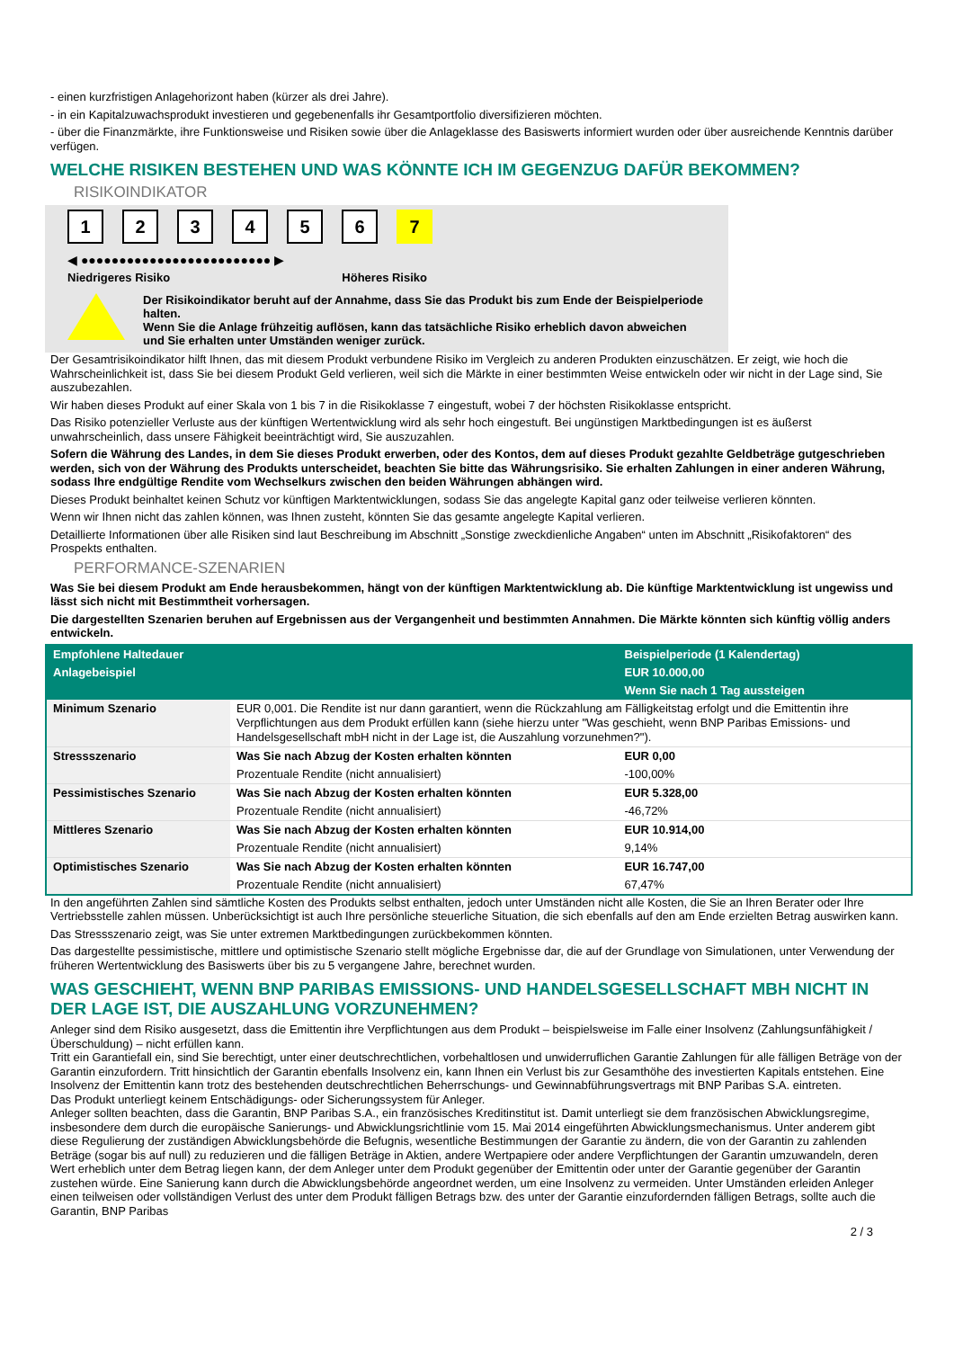- einen kurzfristigen Anlagehorizont haben (kürzer als drei Jahre).
- in ein Kapitalzuwachsprodukt investieren und gegebenenfalls ihr Gesamtportfolio diversifizieren möchten.
- über die Finanzmärkte, ihre Funktionsweise und Risiken sowie über die Anlageklasse des Basiswerts informiert wurden oder über ausreichende Kenntnis darüber verfügen.
WELCHE RISIKEN BESTEHEN UND WAS KÖNNTE ICH IM GEGENZUG DAFÜR BEKOMMEN?
RISIKOINDIKATOR
123456 7
◀ ●●●●●●●●●●●●●●●●●●●●●●●●● ▶
Niedrigeres Risiko Höheres Risiko
Der Risikoindikator beruht auf der Annahme, dass Sie das Produkt bis zum Ende der Beispielperiode halten.
Wenn Sie die Anlage frühzeitig auflösen, kann das tatsächliche Risiko erheblich davon abweichen und Sie erhalten unter Umständen weniger zurück.
Der Gesamtrisikoindikator hilft Ihnen, das mit diesem Produkt verbundene Risiko im Vergleich zu anderen Produkten einzuschätzen. Er zeigt, wie hoch die Wahrscheinlichkeit ist, dass Sie bei diesem Produkt Geld verlieren, weil sich die Märkte in einer bestimmten Weise entwickeln oder wir nicht in der Lage sind, Sie auszubezahlen.
Wir haben dieses Produkt auf einer Skala von 1 bis 7 in die Risikoklasse 7 eingestuft, wobei 7 der höchsten Risikoklasse entspricht.
Das Risiko potenzieller Verluste aus der künftigen Wertentwicklung wird als sehr hoch eingestuft. Bei ungünstigen Marktbedingungen ist es äußerst unwahrscheinlich, dass unsere Fähigkeit beeinträchtigt wird, Sie auszuzahlen.
Sofern die Währung des Landes, in dem Sie dieses Produkt erwerben, oder des Kontos, dem auf dieses Produkt gezahlte Geldbeträge gutgeschrieben werden, sich von der Währung des Produkts unterscheidet, beachten Sie bitte das Währungsrisiko. Sie erhalten Zahlungen in einer anderen Währung, sodass Ihre endgültige Rendite vom Wechselkurs zwischen den beiden Währungen abhängen wird.
Dieses Produkt beinhaltet keinen Schutz vor künftigen Marktentwicklungen, sodass Sie das angelegte Kapital ganz oder teilweise verlieren könnten.
Wenn wir Ihnen nicht das zahlen können, was Ihnen zusteht, könnten Sie das gesamte angelegte Kapital verlieren.
Detaillierte Informationen über alle Risiken sind laut Beschreibung im Abschnitt „Sonstige zweckdienliche Angaben“ unten im Abschnitt „Risikofaktoren“ des Prospekts enthalten.
PERFORMANCE-SZENARIEN
Was Sie bei diesem Produkt am Ende herausbekommen, hängt von der künftigen Marktentwicklung ab. Die künftige Marktentwicklung ist ungewiss und lässt sich nicht mit Bestimmtheit vorhersagen.
Die dargestellten Szenarien beruhen auf Ergebnissen aus der Vergangenheit und bestimmten Annahmen. Die Märkte könnten sich künftig völlig anders entwickeln.
| Empfohlene Haltedauer | | Beispielperiode (1 Kalendertag) |
| Anlagebeispiel | | EUR 10.000,00 |
| | | Wenn Sie nach 1 Tag aussteigen |
| Minimum Szenario | EUR 0,001. Die Rendite ist nur dann garantiert, wenn die Rückzahlung am Fälligkeitstag erfolgt und die Emittentin ihre Verpflichtungen aus dem Produkt erfüllen kann (siehe hierzu unter "Was geschieht, wenn BNP Paribas Emissions- und Handelsgesellschaft mbH nicht in der Lage ist, die Auszahlung vorzunehmen?"). | |
| Stressszenario | Was Sie nach Abzug der Kosten erhalten könnten | EUR 0,00 |
| | Prozentuale Rendite (nicht annualisiert) | -100,00% |
| Pessimistisches Szenario | Was Sie nach Abzug der Kosten erhalten könnten | EUR 5.328,00 |
| | Prozentuale Rendite (nicht annualisiert) | -46,72% |
| Mittleres Szenario | Was Sie nach Abzug der Kosten erhalten könnten | EUR 10.914,00 |
| | Prozentuale Rendite (nicht annualisiert) | 9,14% |
| Optimistisches Szenario | Was Sie nach Abzug der Kosten erhalten könnten | EUR 16.747,00 |
| | Prozentuale Rendite (nicht annualisiert) | 67,47% |
In den angeführten Zahlen sind sämtliche Kosten des Produkts selbst enthalten, jedoch unter Umständen nicht alle Kosten, die Sie an Ihren Berater oder Ihre Vertriebsstelle zahlen müssen. Unberücksichtigt ist auch Ihre persönliche steuerliche Situation, die sich ebenfalls auf den am Ende erzielten Betrag auswirken kann.
Das Stressszenario zeigt, was Sie unter extremen Marktbedingungen zurückbekommen könnten.
Das dargestellte pessimistische, mittlere und optimistische Szenario stellt mögliche Ergebnisse dar, die auf der Grundlage von Simulationen, unter Verwendung der früheren Wertentwicklung des Basiswerts über bis zu 5 vergangene Jahre, berechnet wurden.
WAS GESCHIEHT, WENN BNP PARIBAS EMISSIONS- UND HANDELSGESELLSCHAFT MBH NICHT IN DER LAGE IST, DIE AUSZAHLUNG VORZUNEHMEN?
Anleger sind dem Risiko ausgesetzt, dass die Emittentin ihre Verpflichtungen aus dem Produkt – beispielsweise im Falle einer Insolvenz (Zahlungsunfähigkeit / Überschuldung) – nicht erfüllen kann.
Tritt ein Garantiefall ein, sind Sie berechtigt, unter einer deutschrechtlichen, vorbehaltlosen und unwiderruflichen Garantie Zahlungen für alle fälligen Beträge von der Garantin einzufordern. Tritt hinsichtlich der Garantin ebenfalls Insolvenz ein, kann Ihnen ein Verlust bis zur Gesamthöhe des investierten Kapitals entstehen. Eine Insolvenz der Emittentin kann trotz des bestehenden deutschrechtlichen Beherrschungs- und Gewinnabführungsvertrags mit BNP Paribas S.A. eintreten.
Das Produkt unterliegt keinem Entschädigungs- oder Sicherungssystem für Anleger.
Anleger sollten beachten, dass die Garantin, BNP Paribas S.A., ein französisches Kreditinstitut ist. Damit unterliegt sie dem französischen Abwicklungsregime, insbesondere dem durch die europäische Sanierungs- und Abwicklungsrichtlinie vom 15. Mai 2014 eingeführten Abwicklungsmechanismus. Unter anderem gibt diese Regulierung der zuständigen Abwicklungsbehörde die Befugnis, wesentliche Bestimmungen der Garantie zu ändern, die von der Garantin zu zahlenden Beträge (sogar bis auf null) zu reduzieren und die fälligen Beträge in Aktien, andere Wertpapiere oder andere Verpflichtungen der Garantin umzuwandeln, deren Wert erheblich unter dem Betrag liegen kann, der dem Anleger unter dem Produkt gegenüber der Emittentin oder unter der Garantie gegenüber der Garantin zustehen würde. Eine Sanierung kann durch die Abwicklungsbehörde angeordnet werden, um eine Insolvenz zu vermeiden. Unter Umständen erleiden Anleger einen teilweisen oder vollständigen Verlust des unter dem Produkt fälligen Betrags bzw. des unter der Garantie einzufordernden fälligen Betrags, sollte auch die Garantin, BNP Paribas
2 / 3